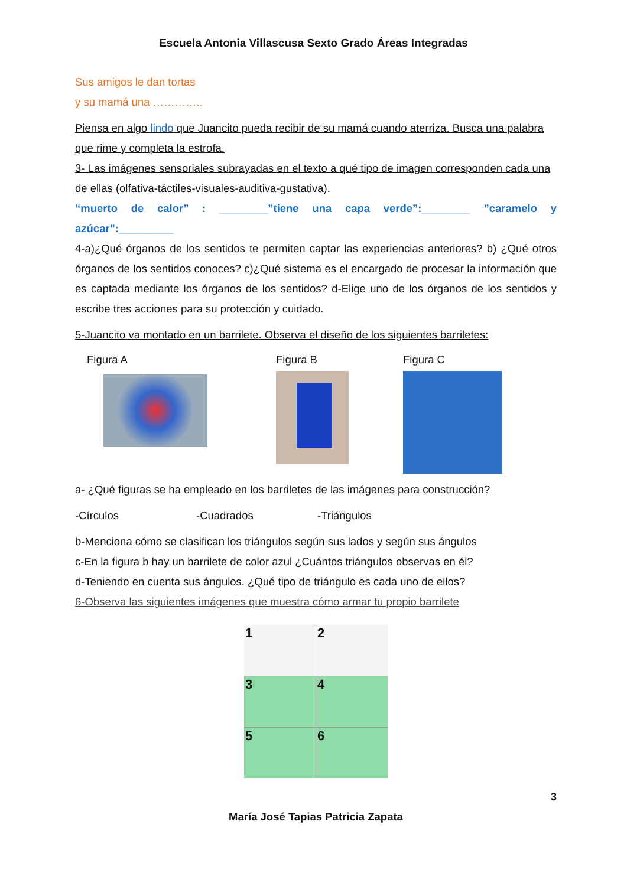Escuela Antonia Villascusa Sexto Grado Áreas Integradas
Sus amigos le dan tortas
y su mamá una …………..
Piensa en algo lindo que Juancito pueda recibir de su mamá cuando aterriza. Busca una palabra que rime y completa la estrofa.
3- Las imágenes sensoriales subrayadas en el texto a qué tipo de imagen corresponden cada una de ellas (olfativa-táctiles-visuales-auditiva-gustativa).
“muerto de calor” : ________”tiene una capa verde”:________ ”caramelo y azúcar”:_________
4-a)¿Qué órganos de los sentidos te permiten captar las experiencias anteriores? b) ¿Qué otros órganos de los sentidos conoces? c)¿Qué sistema es el encargado de procesar la información que es captada mediante los órganos de los sentidos? d-Elige uno de los órganos de los sentidos y escribe tres acciones para su protección y cuidado.
5-Juancito va montado en un barrilete. Observa el diseño de los siguientes barriletes:
Figura A Figura B Figura C
a- ¿Qué figuras se ha empleado en los barriletes de las imágenes para construcción?
-Círculos -Cuadrados -Triángulos
b-Menciona cómo se clasifican los triángulos según sus lados y según sus ángulos
c-En la figura b hay un barrilete de color azul ¿Cuántos triángulos observas en él?
d-Teniendo en cuenta sus ángulos. ¿Qué tipo de triángulo es cada uno de ellos?
6-Observa las siguientes imágenes que muestra cómo armar tu propio barrilete
1
2
3
4
5
6
3
María José Tapias Patricia Zapata